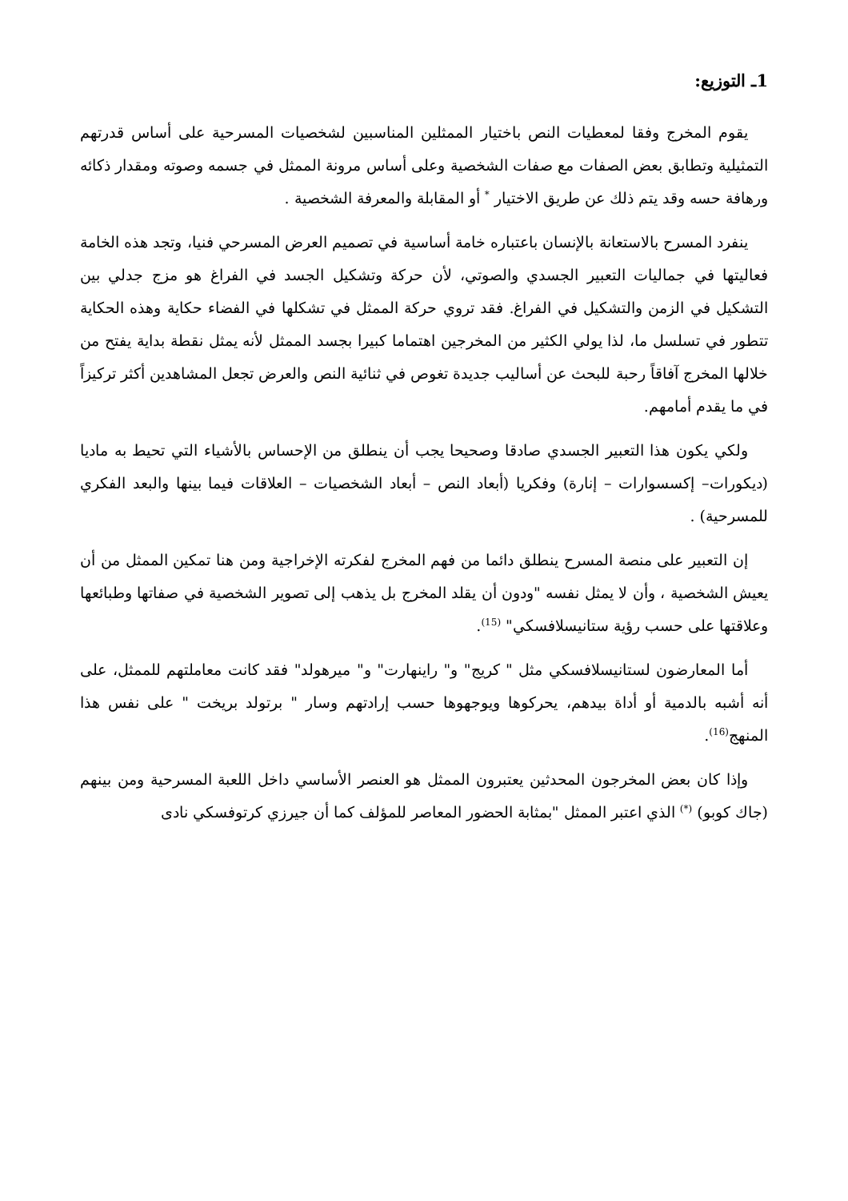1ـ التوزيع:
يقوم المخرج وفقا لمعطيات النص باختيار الممثلين المناسبين لشخصيات المسرحية على أساس قدرتهم التمثيلية وتطابق بعض الصفات مع صفات الشخصية وعلى أساس مرونة الممثل في جسمه وصوته ومقدار ذكائه ورهافة حسه وقد يتم ذلك عن طريق الاختيار <sup>*</sup> أو المقابلة والمعرفة الشخصية .
ينفرد المسرح بالاستعانة بالإنسان باعتباره خامة أساسية في تصميم العرض المسرحي فنيا، وتجد هذه الخامة فعاليتها في جماليات التعبير الجسدي والصوتي، لأن حركة وتشكيل الجسد في الفراغ هو مزج جدلي بين التشكيل في الزمن والتشكيل في الفراغ. فقد تروي حركة الممثل في تشكلها في الفضاء حكاية وهذه الحكاية تتطور في تسلسل ما، لذا يولي الكثير من المخرجين اهتماما كبيرا بجسد الممثل لأنه يمثل نقطة بداية يفتح من خلالها المخرج آفاقاً رحبة للبحث عن أساليب جديدة تغوص في ثنائية النص والعرض تجعل المشاهدين أكثر تركيزاً في ما يقدم أمامهم.
ولكي يكون هذا التعبير الجسدي صادقا وصحيحا يجب أن ينطلق من الإحساس بالأشياء التي تحيط به ماديا (ديكورات– إكسسوارات – إنارة) وفكريا (أبعاد النص – أبعاد الشخصيات – العلاقات فيما بينها والبعد الفكري للمسرحية) .
إن التعبير على منصة المسرح ينطلق دائما من فهم المخرج لفكرته الإخراجية ومن هنا تمكين الممثل من أن يعيش الشخصية ، وأن لا يمثل نفسه "ودون أن يقلد المخرج بل يذهب إلى تصوير الشخصية في صفاتها وطبائعها وعلاقتها على حسب رؤية ستانيسلافسكي" <sup>(15)</sup>.
أما المعارضون لستانيسلافسكي مثل " كريج" و" راينهارت" و" ميرهولد" فقد كانت معاملتهم للممثل، على أنه أشبه بالدمية أو أداة بيدهم، يحركوها ويوجهوها حسب إرادتهم وسار " برتولد بريخت " على نفس هذا المنهج<sup>(16)</sup>.
وإذا كان بعض المخرجون المحدثين يعتبرون الممثل هو العنصر الأساسي داخل اللعبة المسرحية ومن بينهم (جاك كوبو) <sup>(*)</sup> الذي اعتبر الممثل "بمثابة الحضور المعاصر للمؤلف كما أن جيرزي كرتوفسكي نادى